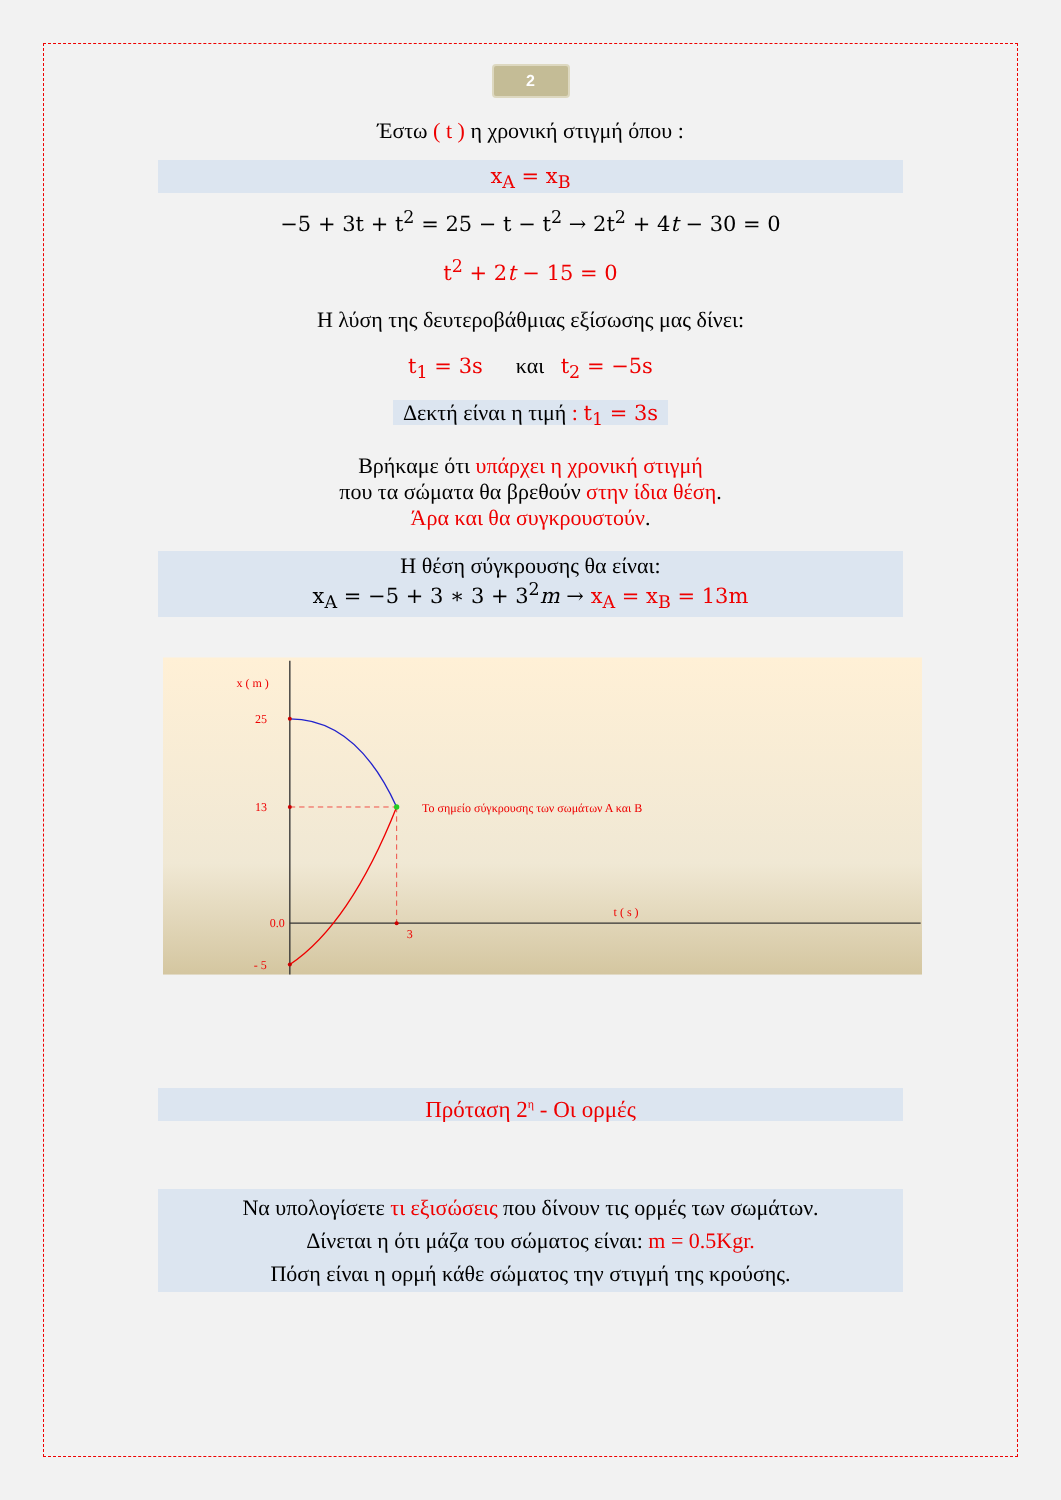2
Έστω ( t ) η χρονική στιγμή όπου :
x<sub>A</sub> = x<sub>B</sub>
−5 + 3t + t<sup>2</sup> = 25 − t − t<sup>2</sup> → 2t<sup>2</sup> + 4t − 30 = 0
t<sup>2</sup> + 2t − 15 = 0
Η λύση της δευτεροβάθμιας εξίσωσης μας δίνει:
t<sub>1</sub> = 3s και t<sub>2</sub> = −5s
Δεκτή είναι η τιμή : t<sub>1</sub> = 3s
Βρήκαμε ότι υπάρχει η χρονική στιγμή
που τα σώματα θα βρεθούν στην ίδια θέση.
Άρα και θα συγκρουστούν.
Η θέση σύγκρουσης θα είναι:
x<sub>A</sub> = −5 + 3 ∗ 3 + 3<sup>2</sup>m → x<sub>A</sub> = x<sub>B</sub> = 13m
x ( m )
25
13
0.0
- 5
Το σημείο σύγκρουσης των σωμάτων Α και Β
t ( s )
3
Πρόταση 2<sup>η</sup> - Οι ορμές
Να υπολογίσετε τι εξισώσεις που δίνουν τις ορμές των σωμάτων.
Δίνεται η ότι μάζα του σώματος είναι: m = 0.5Kgr.
Πόση είναι η ορμή κάθε σώματος την στιγμή της κρούσης.